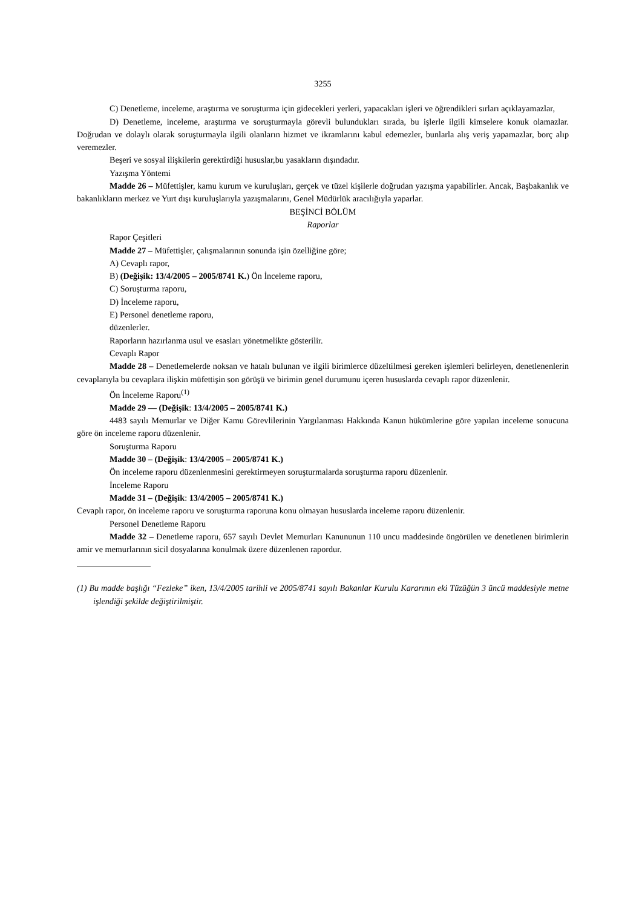3255
C) Denetleme, inceleme, araştırma ve soruşturma için gidecekleri yerleri, yapacakları işleri ve öğrendikleri sırları açıklayamazlar,
D) Denetleme, inceleme, araştırma ve soruşturmayla görevli bulundukları sırada, bu işlerle ilgili kimselere konuk olamazlar. Doğrudan ve dolaylı olarak soruşturmayla ilgili olanların hizmet ve ikramlarını kabul edemezler, bunlarla alış veriş yapamazlar, borç alıp veremezler.
Beşeri ve sosyal ilişkilerin gerektirdiği hususlar,bu yasakların dışındadır.
Yazışma Yöntemi
Madde 26 – Müfettişler, kamu kurum ve kuruluşları, gerçek ve tüzel kişilerle doğrudan yazışma yapabilirler. Ancak, Başbakanlık ve bakanlıkların merkez ve Yurt dışı kuruluşlarıyla yazışmalarını, Genel Müdürlük aracılığıyla yaparlar.
BEŞİNCİ BÖLÜM
Raporlar
Rapor Çeşitleri
Madde 27 – Müfettişler, çalışmalarının sonunda işin özelliğine göre;
A) Cevaplı rapor,
B) (Değişik: 13/4/2005 – 2005/8741 K.) Ön İnceleme raporu,
C) Soruşturma raporu,
D) İnceleme raporu,
E) Personel denetleme raporu,
düzenlerler.
Raporların hazırlanma usul ve esasları yönetmelikte gösterilir.
Cevaplı Rapor
Madde 28 – Denetlemelerde noksan ve hatalı bulunan ve ilgili birimlerce düzeltilmesi gereken işlemleri belirleyen, denetlenenlerin cevaplarıyla bu cevaplara ilişkin müfettişin son görüşü ve birimin genel durumunu içeren hususlarda cevaplı rapor düzenlenir.
Ön İnceleme Raporu<sup>(1)</sup>
Madde 29 — (Değişik: 13/4/2005 – 2005/8741 K.)
4483 sayılı Memurlar ve Diğer Kamu Görevlilerinin Yargılanması Hakkında Kanun hükümlerine göre yapılan inceleme sonucuna göre ön inceleme raporu düzenlenir.
Soruşturma Raporu
Madde 30 – (Değişik: 13/4/2005 – 2005/8741 K.)
Ön inceleme raporu düzenlenmesini gerektirmeyen soruşturmalarda soruşturma raporu düzenlenir.
İnceleme Raporu
Madde 31 – (Değişik: 13/4/2005 – 2005/8741 K.)
Cevaplı rapor, ön inceleme raporu ve soruşturma raporuna konu olmayan hususlarda inceleme raporu düzenlenir.
Personel Denetleme Raporu
Madde 32 – Denetleme raporu, 657 sayılı Devlet Memurları Kanununun 110 uncu maddesinde öngörülen ve denetlenen birimlerin amir ve memurlarının sicil dosyalarına konulmak üzere düzenlenen rapordur.
(1) Bu madde başlığı “Fezleke” iken, 13/4/2005 tarihli ve 2005/8741 sayılı Bakanlar Kurulu Kararının eki Tüzüğün 3 üncü maddesiyle metne işlendiği şekilde değiştirilmiştir.